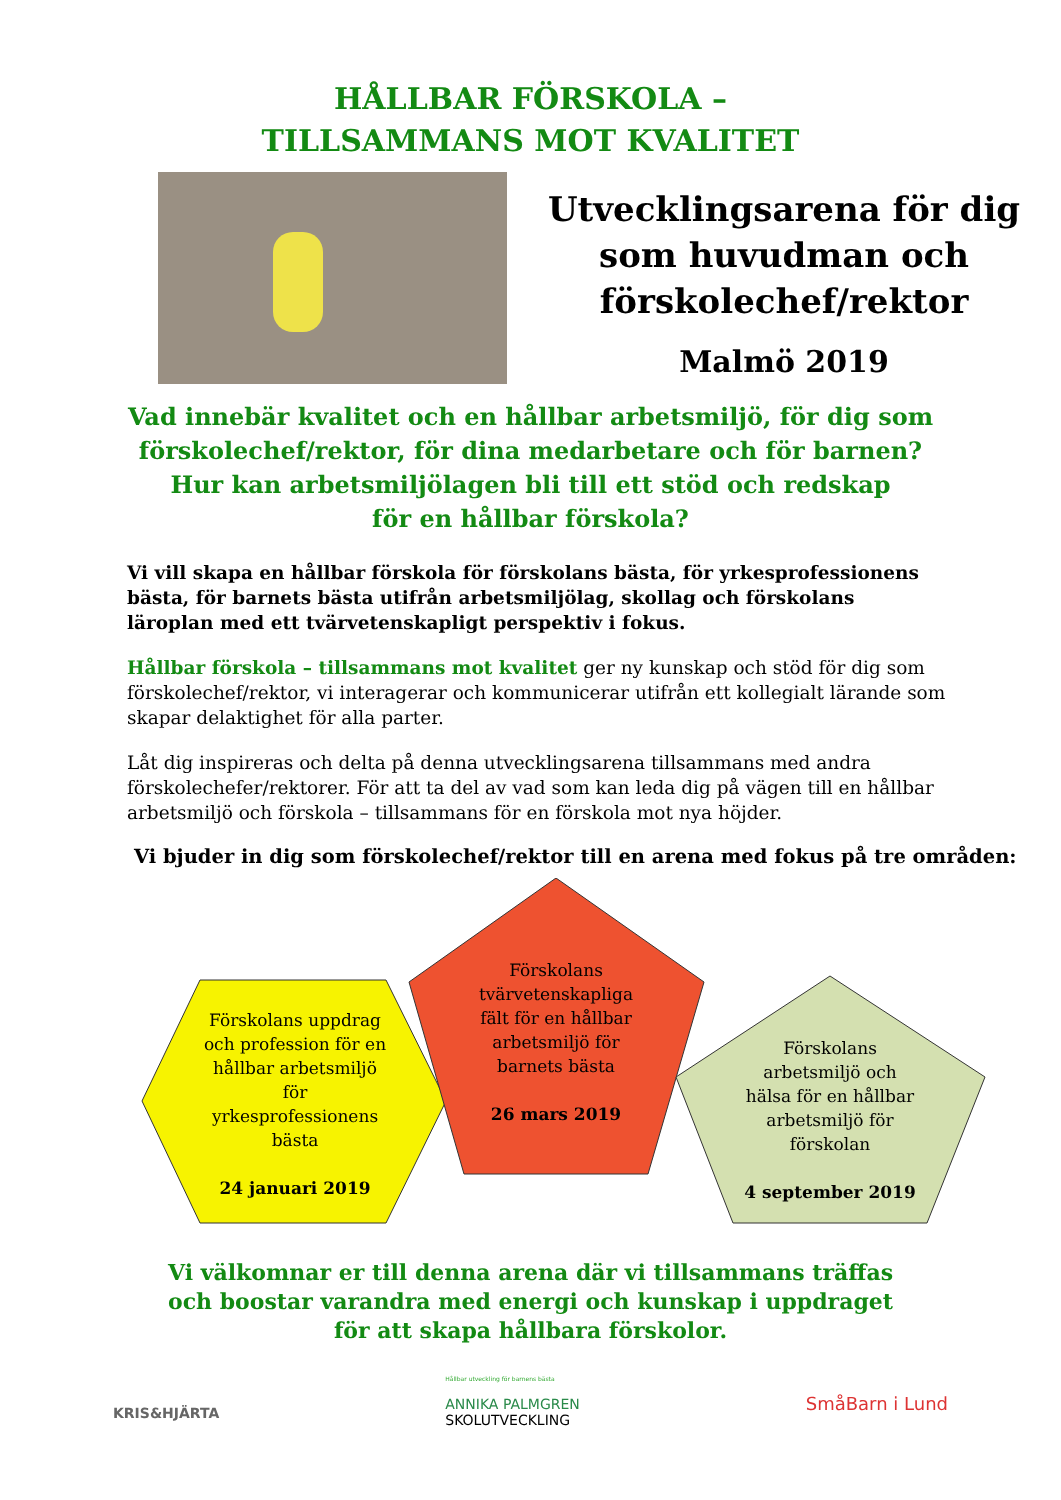HÅLLBAR FÖRSKOLA –
TILLSAMMANS MOT KVALITET
Utvecklingsarena för dig som huvudman och förskolechef/rektor
Malmö 2019
Vad innebär kvalitet och en hållbar arbetsmiljö, för dig som
förskolechef/rektor, för dina medarbetare och för barnen?
Hur kan arbetsmiljölagen bli till ett stöd och redskap
för en hållbar förskola?
Vi vill skapa en hållbar förskola för förskolans bästa, för yrkesprofessionens bästa, för barnets bästa utifrån arbetsmiljölag, skollag och förskolans läroplan med ett tvärvetenskapligt perspektiv i fokus.
Hållbar förskola – tillsammans mot kvalitet ger ny kunskap och stöd för dig som förskolechef/rektor, vi interagerar och kommunicerar utifrån ett kollegialt lärande som skapar delaktighet för alla parter.
Låt dig inspireras och delta på denna utvecklingsarena tillsammans med andra förskolechefer/rektorer. För att ta del av vad som kan leda dig på vägen till en hållbar arbetsmiljö och förskola – tillsammans för en förskola mot nya höjder.
Vi bjuder in dig som förskolechef/rektor till en arena med fokus på tre områden:
Förskolans uppdrag och profession för en hållbar arbetsmiljö för yrkesprofessionens bästa
24 januari 2019
Förskolans tvärvetenskapliga fält för en hållbar arbetsmiljö för barnets bästa
26 mars 2019
Förskolans arbetsmiljö och hälsa för en hållbar arbetsmiljö för förskolan
4 september 2019
Vi välkomnar er till denna arena där vi tillsammans träffas
och boostar varandra med energi och kunskap i uppdraget
för att skapa hållbara förskolor.
KRIS&HJÄRTA
Hållbar utveckling för barnens bästa
ANNIKA PALMGREN
SKOLUTVECKLING
SmåBarn i Lund